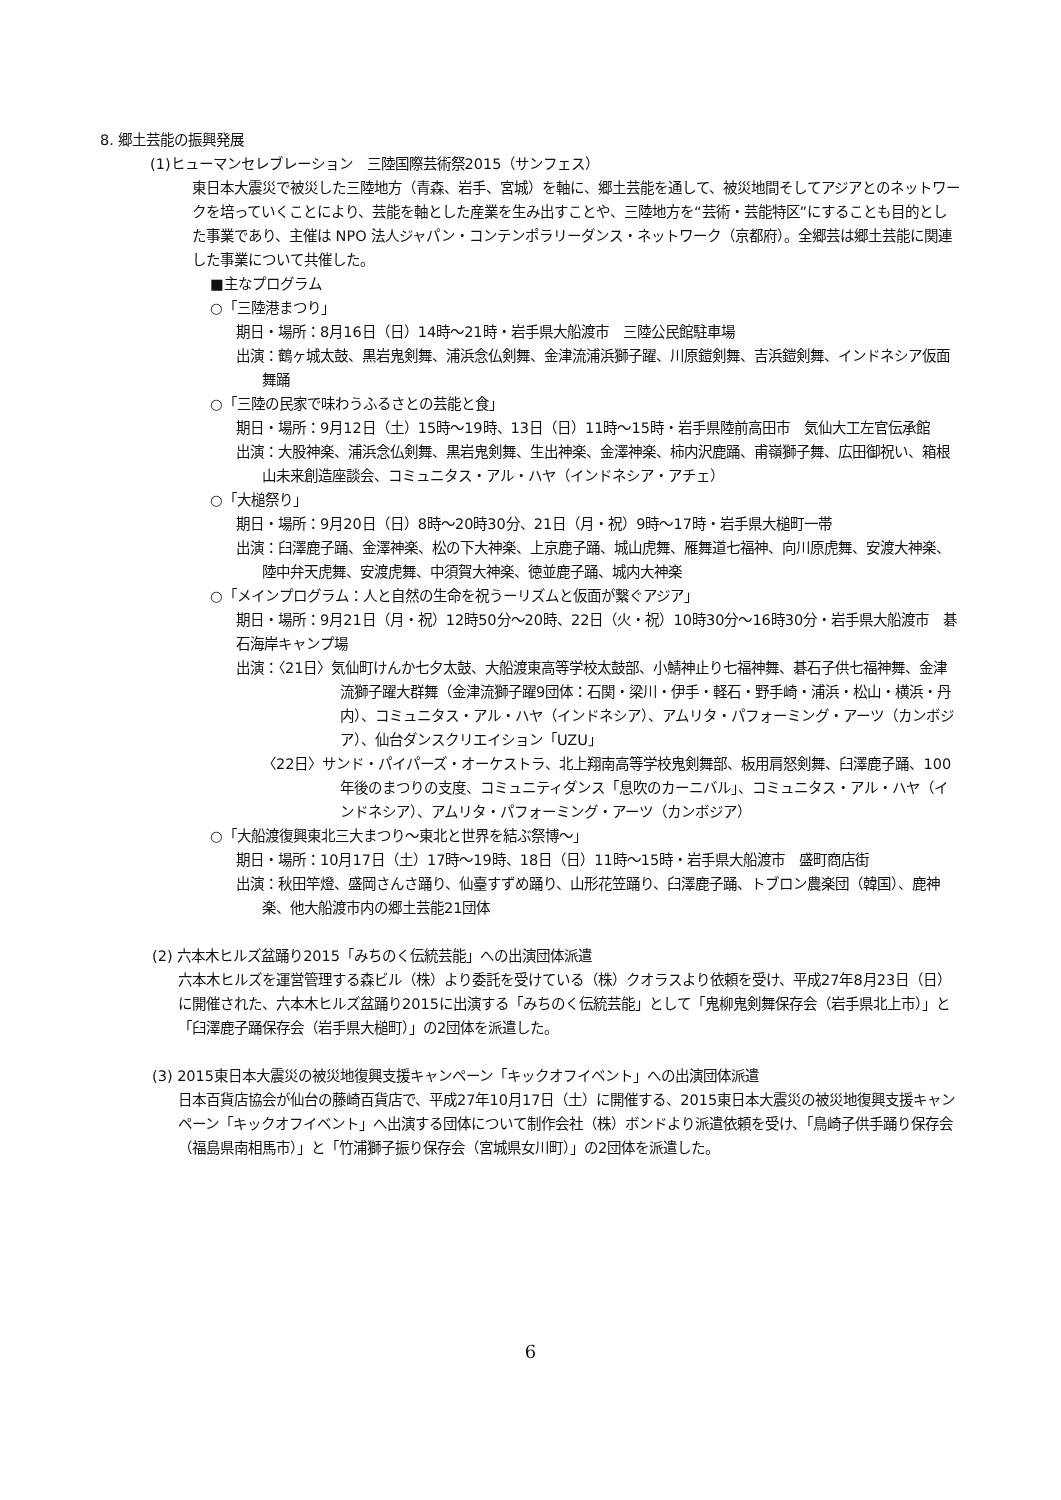8. 郷土芸能の振興発展
(1)ヒューマンセレブレーション　三陸国際芸術祭2015（サンフェス）
東日本大震災で被災した三陸地方（青森、岩手、宮城）を軸に、郷土芸能を通して、被災地間そしてアジアとのネットワークを培っていくことにより、芸能を軸とした産業を生み出すことや、三陸地方を“芸術・芸能特区”にすることも目的とした事業であり、主催は NPO 法人ジャパン・コンテンポラリーダンス・ネットワーク（京都府）。全郷芸は郷土芸能に関連した事業について共催した。
■主なプログラム
○「三陸港まつり」
期日・場所：8月16日（日）14時～21時・岩手県大船渡市　三陸公民館駐車場
出演：鶴ヶ城太鼓、黒岩鬼剣舞、浦浜念仏剣舞、金津流浦浜獅子躍、川原鎧剣舞、吉浜鎧剣舞、インドネシア仮面舞踊
○「三陸の民家で味わうふるさとの芸能と食」
期日・場所：9月12日（土）15時～19時、13日（日）11時～15時・岩手県陸前高田市　気仙大工左官伝承館
出演：大股神楽、浦浜念仏剣舞、黒岩鬼剣舞、生出神楽、金澤神楽、柿内沢鹿踊、甫嶺獅子舞、広田御祝い、箱根山未来創造座談会、コミュニタス・アル・ハヤ（インドネシア・アチェ）
○「大槌祭り」
期日・場所：9月20日（日）8時～20時30分、21日（月・祝）9時～17時・岩手県大槌町一帯
出演：臼澤鹿子踊、金澤神楽、松の下大神楽、上京鹿子踊、城山虎舞、雁舞道七福神、向川原虎舞、安渡大神楽、陸中弁天虎舞、安渡虎舞、中須賀大神楽、徳並鹿子踊、城内大神楽
○「メインプログラム：人と自然の生命を祝うーリズムと仮面が繋ぐアジア」
期日・場所：9月21日（月・祝）12時50分～20時、22日（火・祝）10時30分～16時30分・岩手県大船渡市　碁石海岸キャンプ場
出演：〈21日〉気仙町けんか七夕太鼓、大船渡東高等学校太鼓部、小鯖神止り七福神舞、碁石子供七福神舞、金津流獅子躍大群舞（金津流獅子躍9団体：石関・梁川・伊手・軽石・野手崎・浦浜・松山・横浜・丹内）、コミュニタス・アル・ハヤ（インドネシア）、アムリタ・パフォーミング・アーツ（カンボジア）、仙台ダンスクリエイション「UZU」
〈22日〉サンド・パイパーズ・オーケストラ、北上翔南高等学校鬼剣舞部、板用肩怒剣舞、臼澤鹿子踊、100年後のまつりの支度、コミュニティダンス「息吹のカーニバル」、コミュニタス・アル・ハヤ（インドネシア）、アムリタ・パフォーミング・アーツ（カンボジア）
○「大船渡復興東北三大まつり～東北と世界を結ぶ祭博～」
期日・場所：10月17日（土）17時～19時、18日（日）11時～15時・岩手県大船渡市　盛町商店街
出演：秋田竿燈、盛岡さんさ踊り、仙臺すずめ踊り、山形花笠踊り、臼澤鹿子踊、トブロン農楽団（韓国）、鹿神楽、他大船渡市内の郷土芸能21団体
(2) 六本木ヒルズ盆踊り2015「みちのく伝統芸能」への出演団体派遣
六本木ヒルズを運営管理する森ビル（株）より委託を受けている（株）クオラスより依頼を受け、平成27年8月23日（日）に開催された、六本木ヒルズ盆踊り2015に出演する「みちのく伝統芸能」として「鬼柳鬼剣舞保存会（岩手県北上市）」と「臼澤鹿子踊保存会（岩手県大槌町）」の2団体を派遣した。
(3) 2015東日本大震災の被災地復興支援キャンペーン「キックオフイベント」への出演団体派遣
日本百貨店協会が仙台の藤崎百貨店で、平成27年10月17日（土）に開催する、2015東日本大震災の被災地復興支援キャンペーン「キックオフイベント」へ出演する団体について制作会社（株）ボンドより派遣依頼を受け、「鳥崎子供手踊り保存会（福島県南相馬市）」と「竹浦獅子振り保存会（宮城県女川町）」の2団体を派遣した。
6